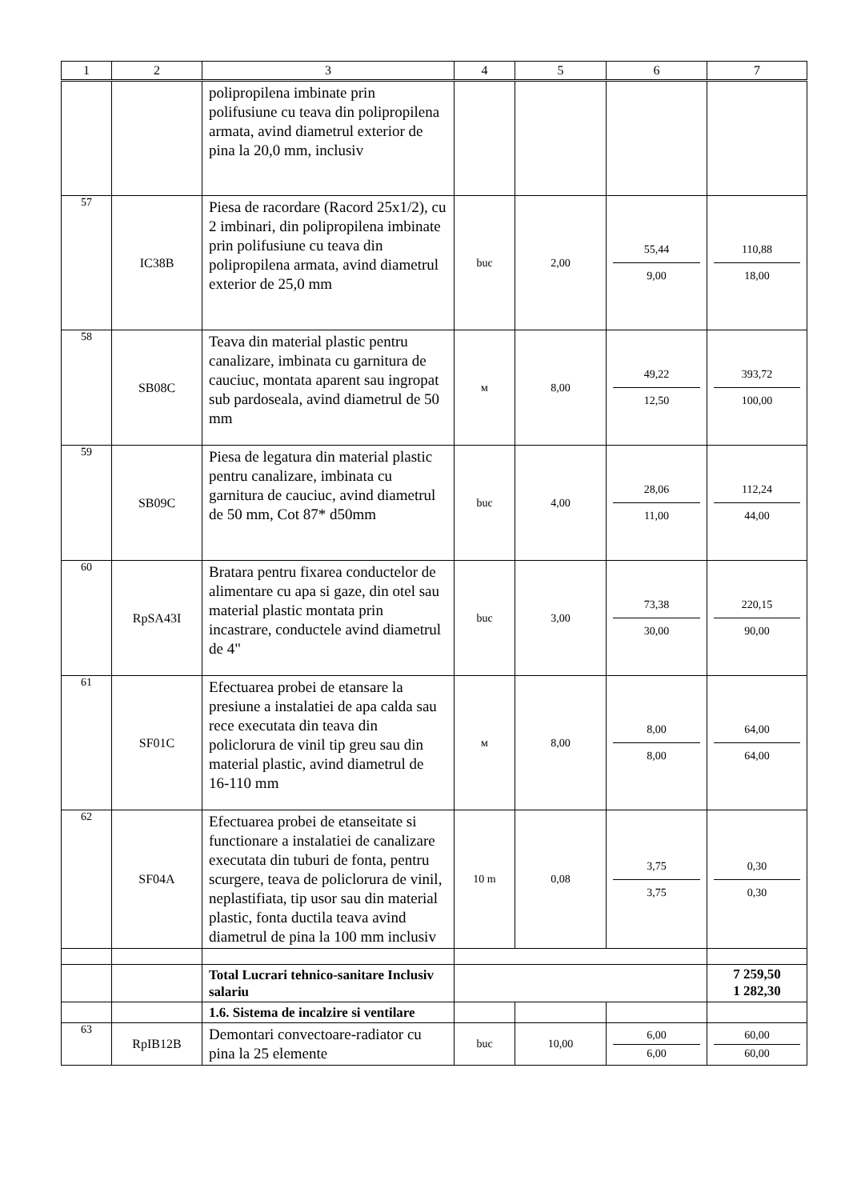| 1 | 2 | 3 | 4 | 5 | 6 | 7 |
| --- | --- | --- | --- | --- | --- | --- |
| | | polipropilena imbinate prin polifusiune cu teava din polipropilena armata, avind diametrul exterior de pina la 20,0 mm, inclusiv | | | | |
| 57 | IC38B | Piesa de racordare (Racord 25x1/2), cu 2 imbinari, din polipropilena imbinate prin polifusiune cu teava din polipropilena armata, avind diametrul exterior de 25,0 mm | buc | 2,00 | 55,44 9,00 | 110,88 18,00 |
| 58 | SB08C | Teava din material plastic pentru canalizare, imbinata cu garnitura de cauciuc, montata aparent sau ingropat sub pardoseala, avind diametrul de 50 mm | м | 8,00 | 49,22 12,50 | 393,72 100,00 |
| 59 | SB09C | Piesa de legatura din material plastic pentru canalizare, imbinata cu garnitura de cauciuc, avind diametrul de 50 mm, Cot 87* d50mm | buc | 4,00 | 28,06 11,00 | 112,24 44,00 |
| 60 | RpSA43I | Bratara pentru fixarea conductelor de alimentare cu apa si gaze, din otel sau material plastic montata prin incastrare, conductele avind diametrul de 4" | buc | 3,00 | 73,38 30,00 | 220,15 90,00 |
| 61 | SF01C | Efectuarea probei de etansare la presiune a instalatiei de apa calda sau rece executata din teava din policlorura de vinil tip greu sau din material plastic, avind diametrul de 16-110 mm | м | 8,00 | 8,00 8,00 | 64,00 64,00 |
| 62 | SF04A | Efectuarea probei de etanseitate si functionare a instalatiei de canalizare executata din tuburi de fonta, pentru scurgere, teava de policlorura de vinil, neplastifiata, tip usor sau din material plastic, fonta ductila teava avind diametrul de pina la 100 mm inclusiv | 10 m | 0,08 | 3,75 3,75 | 0,30 0,30 |
| | | Total Lucrari tehnico-sanitare Inclusiv salariu | | | | 7 259,50 1 282,30 |
| | | 1.6. Sistema de incalzire si ventilare | | | | |
| 63 | RpIB12B | Demontari convectoare-radiator cu pina la 25 elemente | buc | 10,00 | 6,00 6,00 | 60,00 60,00 |